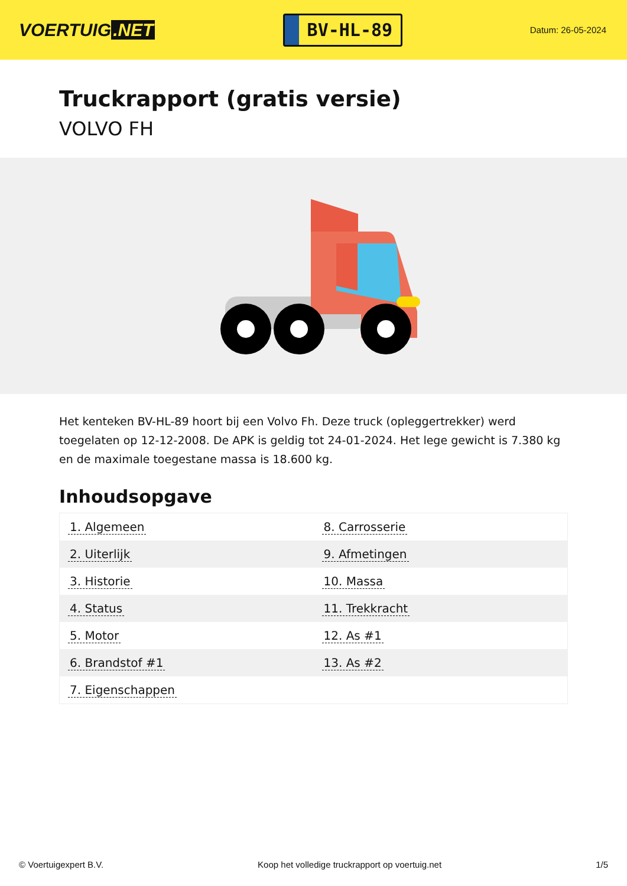VOERTUIG.NET
BV-HL-89
Datum: 26-05-2024
Truckrapport (gratis versie)
VOLVO FH
Het kenteken BV-HL-89 hoort bij een Volvo Fh. Deze truck (opleggertrekker) werd toegelaten op 12-12-2008. De APK is geldig tot 24-01-2024. Het lege gewicht is 7.380 kg en de maximale toegestane massa is 18.600 kg.
Inhoudsopgave
| 1. Algemeen | 8. Carrosserie |
| 2. Uiterlijk | 9. Afmetingen |
| 3. Historie | 10. Massa |
| 4. Status | 11. Trekkracht |
| 5. Motor | 12. As #1 |
| 6. Brandstof #1 | 13. As #2 |
| 7. Eigenschappen | |
© Voertuigexpert B.V. Koop het volledige truckrapport op voertuig.net
1/5